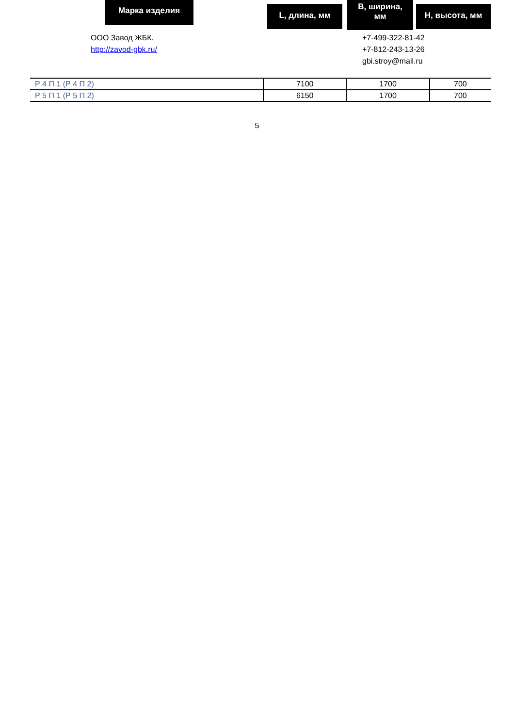Марка изделия L, длина, мм
B, ширина,
мм
H, высота, мм
ООО Завод ЖБК.
http://zavod-gbk.ru/
+7-499-322-81-42
+7-812-243-13-26
gbi.stroy@mail.ru
| Р 4 П 1 (Р 4 П 2) | 7100 | 1700 | 700 |
| Р 5 П 1 (Р 5 П 2) | 6150 | 1700 | 700 |
5